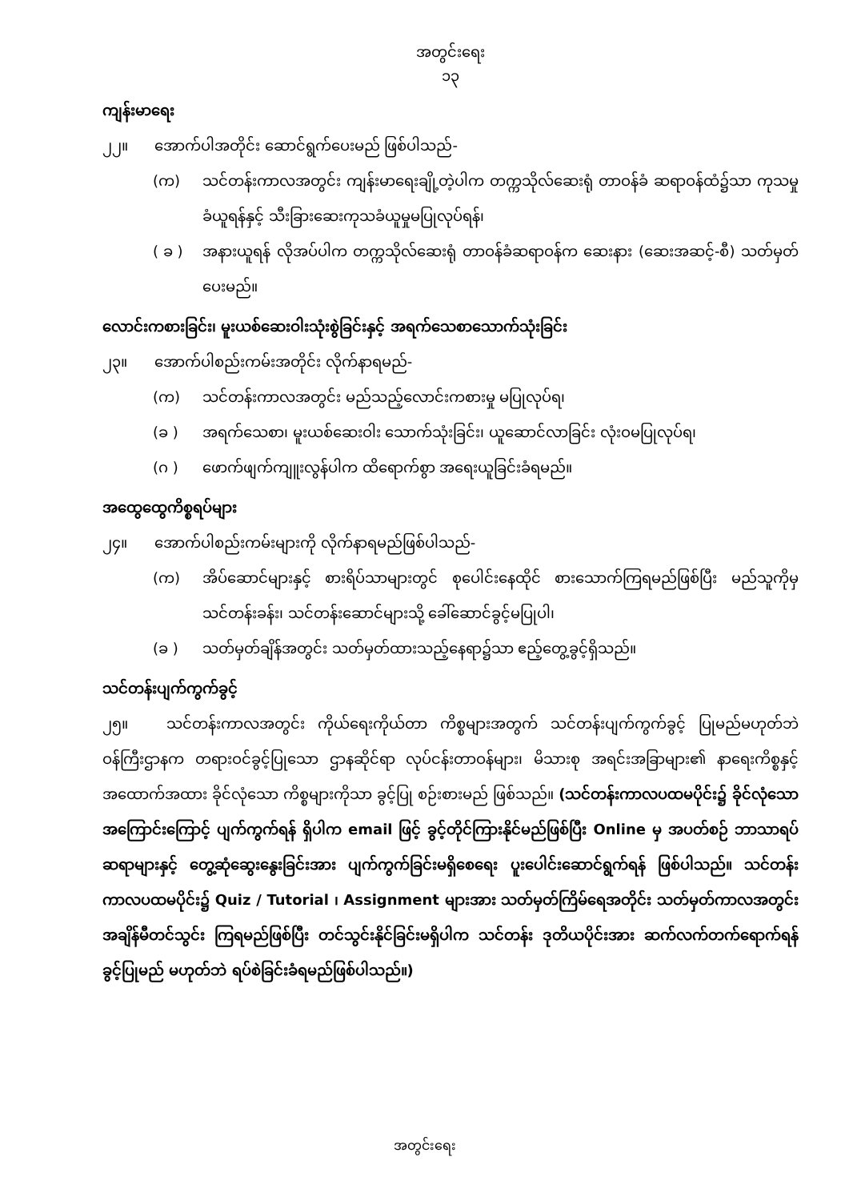အတွင်းရေး
၁၃
ကျန်းမာရေး
၂၂။ အောက်ပါအတိုင်း ဆောင်ရွက်ပေးမည် ဖြစ်ပါသည်-
(က) သင်တန်းကာလအတွင်း ကျန်းမာရေးချို့တဲ့ပါက တက္ကသိုလ်ဆေးရုံ တာဝန်ခံ ဆရာဝန်ထံ၌သာ ကုသမှုခံယူရန်နှင့် သီးခြားဆေးကုသခံယူမှုမပြုလုပ်ရန်၊
( ခ ) အနားယူရန် လိုအပ်ပါက တက္ကသိုလ်ဆေးရုံ တာဝန်ခံဆရာဝန်က ဆေးနား (ဆေးအဆင့်-စီ) သတ်မှတ်ပေးမည်။
လောင်းကစားခြင်း၊ မူးယစ်ဆေးဝါးသုံးစွဲခြင်းနှင့် အရက်သေစာသောက်သုံးခြင်း
၂၃။ အောက်ပါစည်းကမ်းအတိုင်း လိုက်နာရမည်-
(က) သင်တန်းကာလအတွင်း မည်သည့်လောင်းကစားမှု မပြုလုပ်ရ၊
(ခ ) အရက်သေစာ၊ မူးယစ်ဆေးဝါး သောက်သုံးခြင်း၊ ယူဆောင်လာခြင်း လုံးဝမပြုလုပ်ရ၊
(ဂ ) ဖောက်ဖျက်ကျူးလွန်ပါက ထိရောက်စွာ အရေးယူခြင်းခံရမည်။
အထွေထွေကိစ္စရပ်များ
၂၄။ အောက်ပါစည်းကမ်းများကို လိုက်နာရမည်ဖြစ်ပါသည်-
(က) အိပ်ဆောင်များနှင့် စားရိပ်သာများတွင် စုပေါင်းနေထိုင် စားသောက်ကြရမည်ဖြစ်ပြီး မည်သူကိုမှ သင်တန်းခန်း၊ သင်တန်းဆောင်များသို့ ခေါ်ဆောင်ခွင့်မပြုပါ၊
(ခ ) သတ်မှတ်ချိန်အတွင်း သတ်မှတ်ထားသည့်နေရာ၌သာ ဧည့်တွေ့ခွင့်ရှိသည်။
သင်တန်းပျက်ကွက်ခွင့်
၂၅။ သင်တန်းကာလအတွင်း ကိုယ်ရေးကိုယ်တာ ကိစ္စများအတွက် သင်တန်းပျက်ကွက်ခွင့် ပြုမည်မဟုတ်ဘဲ ဝန်ကြီးဌာနက တရားဝင်ခွင့်ပြုသော ဌာနဆိုင်ရာ လုပ်ငန်းတာဝန်များ၊ မိသားစု အရင်းအခြာများ၏ နာရေးကိစ္စနှင့် အထောက်အထား ခိုင်လုံသော ကိစ္စများကိုသာ ခွင့်ပြု စဉ်းစားမည် ဖြစ်သည်။ (သင်တန်းကာလပထမပိုင်း၌ ခိုင်လုံသော အကြောင်းကြောင့် ပျက်ကွက်ရန် ရှိပါက email ဖြင့် ခွင့်တိုင်ကြားနိုင်မည်ဖြစ်ပြီး Online မှ အပတ်စဉ် ဘာသာရပ် ဆရာများနှင့် တွေ့ဆုံဆွေးနွေးခြင်းအား ပျက်ကွက်ခြင်းမရှိစေရေး ပူးပေါင်းဆောင်ရွက်ရန် ဖြစ်ပါသည်။ သင်တန်းကာလပထမပိုင်း၌ Quiz / Tutorial ၊ Assignment များအား သတ်မှတ်ကြိမ်ရေအတိုင်း သတ်မှတ်ကာလအတွင်း အချိန်မီတင်သွင်း ကြရမည်ဖြစ်ပြီး တင်သွင်းနိုင်ခြင်းမရှိပါက သင်တန်း ဒုတိယပိုင်းအား ဆက်လက်တက်ရောက်ရန် ခွင့်ပြုမည် မဟုတ်ဘဲ ရပ်စဲခြင်းခံရမည်ဖြစ်ပါသည်။)
အတွင်းရေး